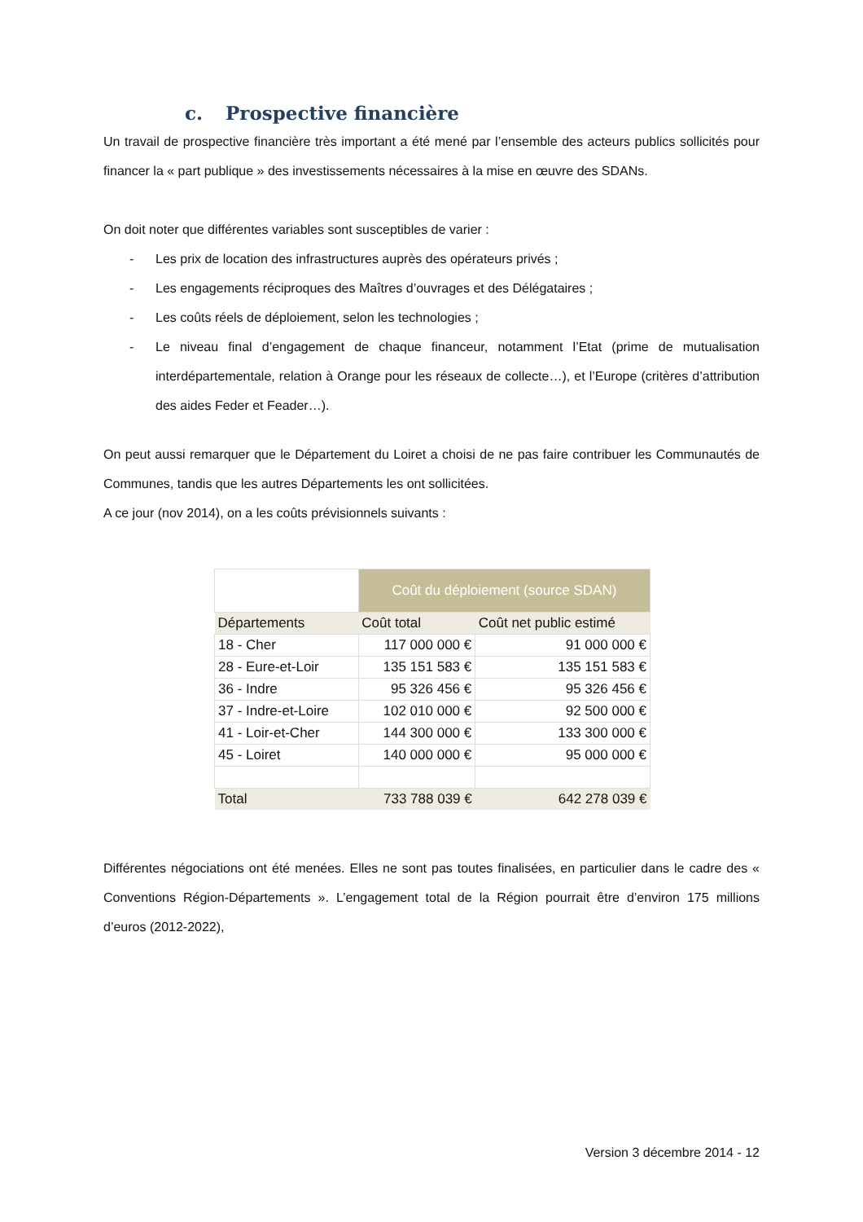c. Prospective financière
Un travail de prospective financière très important a été mené par l’ensemble des acteurs publics sollicités pour financer la « part publique » des investissements nécessaires à la mise en œuvre des SDANs.
On doit noter que différentes variables sont susceptibles de varier :
- Les prix de location des infrastructures auprès des opérateurs privés ;
- Les engagements réciproques des Maîtres d’ouvrages et des Délégataires ;
- Les coûts réels de déploiement, selon les technologies ;
- Le niveau final d’engagement de chaque financeur, notamment l’Etat (prime de mutualisation interdépartementale, relation à Orange pour les réseaux de collecte…), et l’Europe (critères d’attribution des aides Feder et Feader…).
On peut aussi remarquer que le Département du Loiret a choisi de ne pas faire contribuer les Communautés de Communes, tandis que les autres Départements les ont sollicitées.
A ce jour (nov 2014), on a les coûts prévisionnels suivants :
| | Coût du déploiement (source SDAN) | |
| Départements | Coût total | Coût net public estimé |
| 18 - Cher | 117 000 000 € | 91 000 000 € |
| 28 - Eure-et-Loir | 135 151 583 € | 135 151 583 € |
| 36 - Indre | 95 326 456 € | 95 326 456 € |
| 37 - Indre-et-Loire | 102 010 000 € | 92 500 000 € |
| 41 - Loir-et-Cher | 144 300 000 € | 133 300 000 € |
| 45 - Loiret | 140 000 000 € | 95 000 000 € |
| Total | 733 788 039 € | 642 278 039 € |
Différentes négociations ont été menées. Elles ne sont pas toutes finalisées, en particulier dans le cadre des « Conventions Région-Départements ». L’engagement total de la Région pourrait être d’environ 175 millions d’euros (2012-2022),
Version 3 décembre 2014 - 12